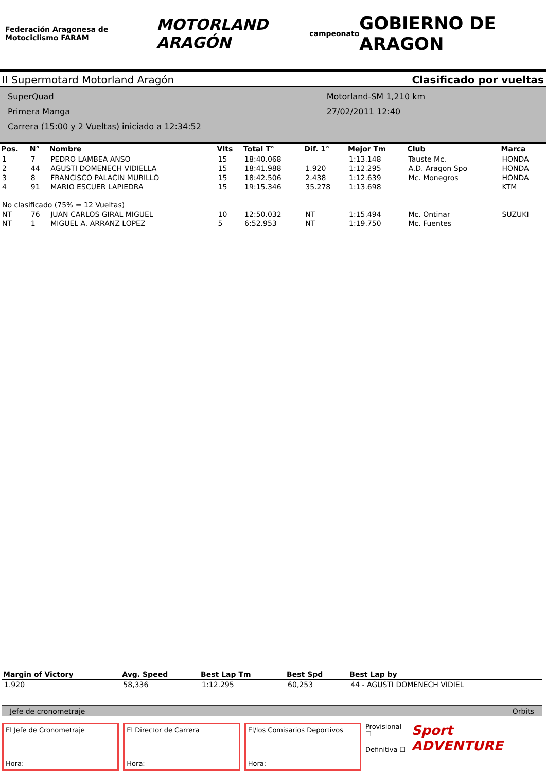Federación Aragonesa de Motociclismo FARAM
MOTORLAND ARAGÓN
campeonato
GOBIERNO DE ARAGON
II Supermotard Motorland Aragón Clasificado por vueltas
SuperQuad
Primera Manga
Carrera (15:00 y 2 Vueltas) iniciado a 12:34:52
Motorland-SM 1,210 km
27/02/2011 12:40
| Pos. | N° | Nombre | Vlts | Total T° | Dif. 1° | Mejor Tm | Club | Marca |
| --- | --- | --- | --- | --- | --- | --- | --- | --- |
| 1 | 7 | PEDRO LAMBEA ANSO | 15 | 18:40.068 | | 1:13.148 | Tauste Mc. | HONDA |
| 2 | 44 | AGUSTI DOMENECH VIDIELLA | 15 | 18:41.988 | 1.920 | 1:12.295 | A.D. Aragon Spo | HONDA |
| 3 | 8 | FRANCISCO PALACIN MURILLO | 15 | 18:42.506 | 2.438 | 1:12.639 | Mc. Monegros | HONDA |
| 4 | 91 | MARIO ESCUER LAPIEDRA | 15 | 19:15.346 | 35.278 | 1:13.698 | | KTM |
| No clasificado (75% = 12 Vueltas) | | | | | | | | |
| NT | 76 | JUAN CARLOS GIRAL MIGUEL | 10 | 12:50.032 | NT | 1:15.494 | Mc. Ontinar | SUZUKI |
| NT | 1 | MIGUEL A. ARRANZ LOPEZ | 5 | 6:52.953 | NT | 1:19.750 | Mc. Fuentes | |
| Margin of Victory | Avg. Speed | Best Lap Tm | Best Spd | Best Lap by |
| --- | --- | --- | --- | --- |
| 1.920 | 58,336 | 1:12.295 | 60,253 | 44 - AGUSTI DOMENECH VIDIEL |
Jefe de cronometraje Orbits
El Jefe de Cronometraje
Hora:
El Director de Carrera
Hora:
El/los Comisarios Deportivos
Hora:
Provisional ☐
Definitiva ☐
Sport ADVENTURE